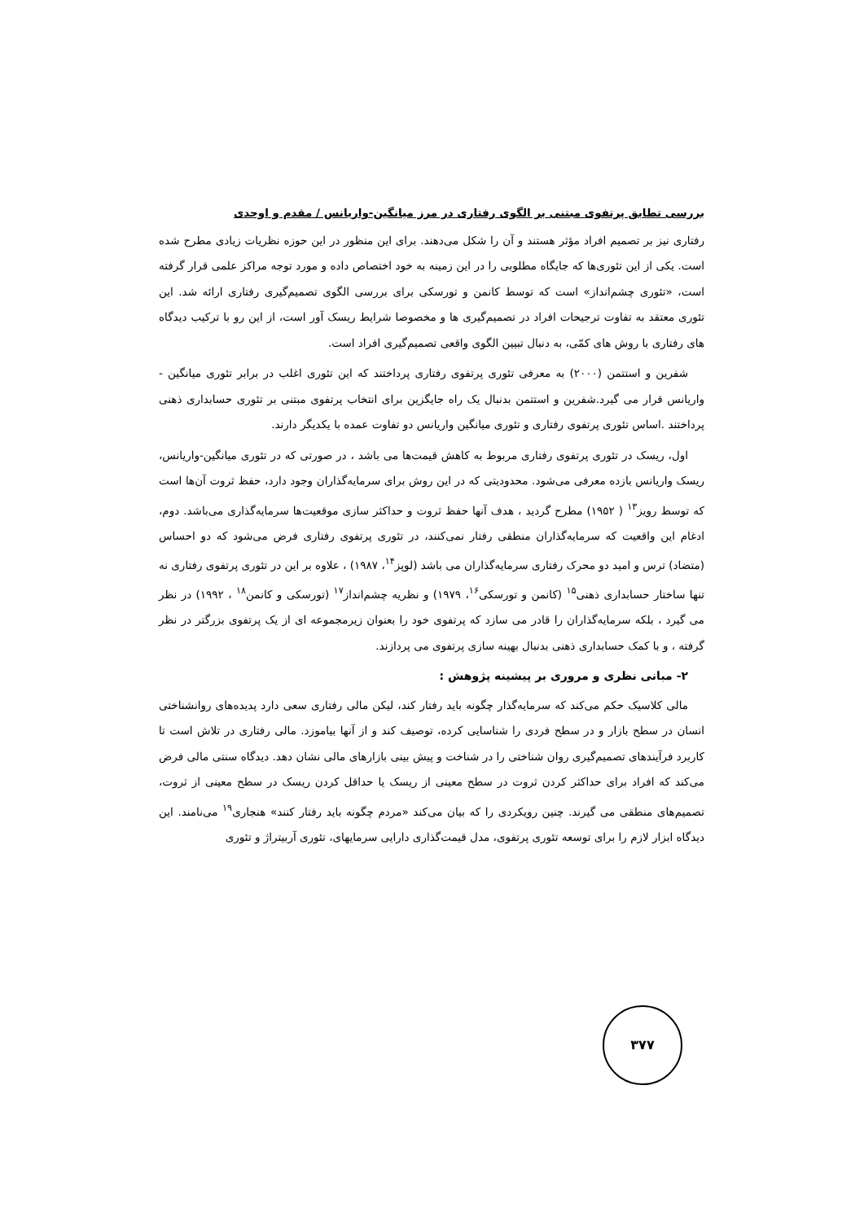بررسی تطابق پرتفوی مبتنی بر الگوی رفتاری در مرز میانگین-واریانس / مقدم و اوحدی
رفتاری نیز بر تصمیم افراد مؤثر هستند و آن را شکل می‌دهند. برای این منظور در این حوزه نظریات زیادی مطرح شده است. یکی از این تئوری‌ها که جایگاه مطلوبی را در این زمینه به خود اختصاص داده و مورد توجه مراکز علمی قرار گرفته است، «تئوری چشم‌انداز» است که توسط کانمن و تورسکی برای بررسی الگوی تصمیم‌گیری رفتاری ارائه شد. این تئوری معتقد به تفاوت ترجیحات افراد در تصمیم‌گیری ها و مخصوصا شرایط ریسک آور است، از این رو با ترکیب دیدگاه های رفتاری با روش های کمّی، به دنبال تبیین الگوی واقعی تصمیم‌گیری افراد است.
شفرین و استتمن (۲۰۰۰) به معرفی تئوری پرتفوی رفتاری پرداختند که این تئوری اغلب در برابر تئوری میانگین - واریانس قرار می گیرد.شفرین و استتمن بدنبال یک راه جایگزین برای انتخاب پرتفوی مبتنی بر تئوری حسابداری ذهنی پرداختند .اساس تئوری پرتفوی رفتاری و تئوری میانگین واریانس دو تفاوت عمده با یکدیگر دارند.
اول، ریسک در تئوری پرتفوی رفتاری مربوط به کاهش قیمت‌ها می باشد ، در صورتی که در تئوری میانگین-واریانس، ریسک واریانس بازده معرفی می‌شود. محدودیتی که در این روش برای سرمایه‌گذاران وجود دارد، حفظ ثروت آن‌ها است که توسط رویز<sup>۱۳</sup> ( ۱۹۵۲) مطرح گردید ، هدف آنها حفظ ثروت و حداکثر سازی موقعیت‌ها سرمایه‌گذاری می‌باشد. دوم، ادغام این واقعیت که سرمایه‌گذاران منطقی رفتار نمی‌کنند، در تئوری پرتفوی رفتاری فرض می‌شود که دو احساس (متضاد) ترس و امید دو محرک رفتاری سرمایه‌گذاران می باشد (لوپز<sup>۱۴</sup>، ۱۹۸۷) ، علاوه بر این در تئوری پرتفوی رفتاری نه تنها ساختار حسابداری ذهنی<sup>۱۵</sup> (کانمن و تورسکی<sup>۱۶</sup>، ۱۹۷۹) و نظریه چشم‌انداز<sup>۱۷</sup> (تورسکی و کانمن<sup>۱۸</sup> ، ۱۹۹۲) در نظر می گیرد ، بلکه سرمایه‌گذاران را قادر می سازد که پرتفوی خود را بعنوان زیرمجموعه ای از یک پرتفوی بزرگتر در نظر گرفته ، و با کمک حسابداری ذهنی بدنبال بهینه سازی پرتفوی می پردازند.
۲- مبانی نظری و مروری بر پیشینه پژوهش :
مالی کلاسیک حکم می‌کند که سرمایه‌گذار چگونه باید رفتار کند، لیکن مالی رفتاری سعی دارد پدیده‌های روانشناختی انسان در سطح بازار و در سطح فردی را شناسایی کرده، توصیف کند و از آنها بیاموزد. مالی رفتاری در تلاش است تا کاربرد فرآیندهای تصمیم‌گیری روان شناختی را در شناخت و پیش بینی بازارهای مالی نشان دهد. دیدگاه سنتی مالی فرض می‌کند که افراد برای حداکثر کردن ثروت در سطح معینی از ریسک یا حداقل کردن ریسک در سطح معینی از ثروت، تصمیم‌های منطقی می گیرند. چنین رویکردی را که بیان می‌کند «مردم چگونه باید رفتار کنند» هنجاری<sup>۱۹</sup> می‌نامند. این دیدگاه ابزار لازم را برای توسعه تئوری پرتفوی، مدل قیمت‌گذاری دارایی سرمایهای، تئوری آربیتراژ و تئوری
۳۷۷